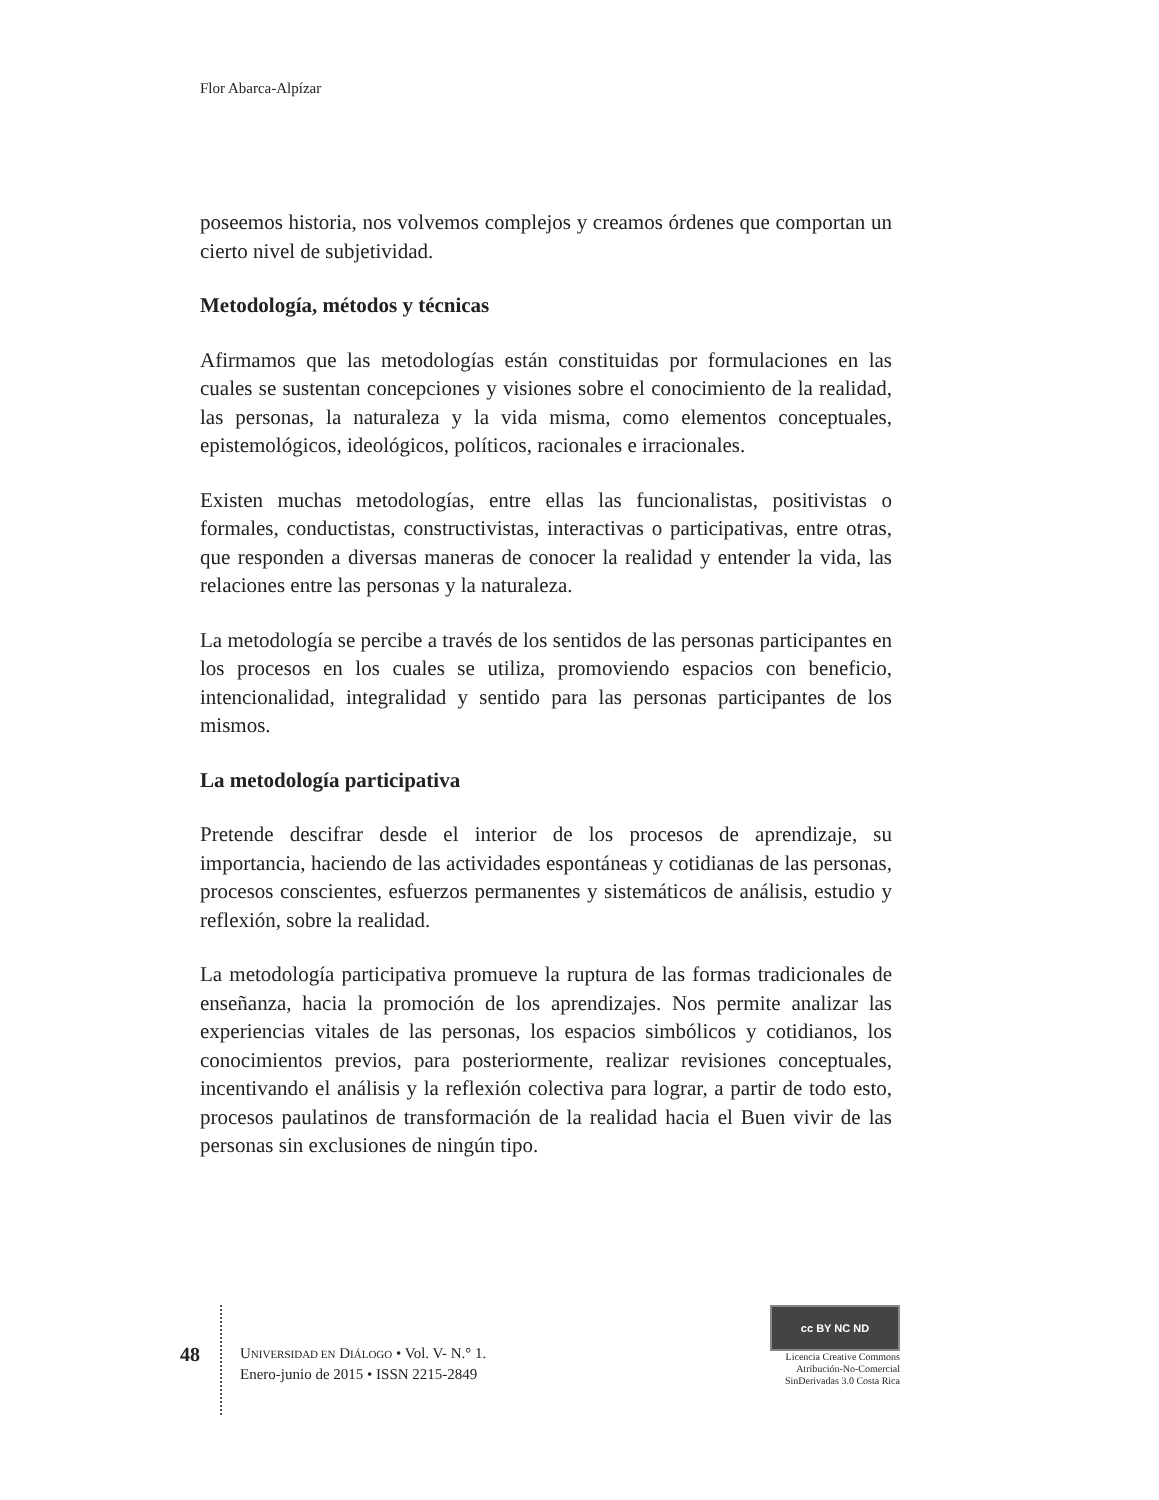Flor Abarca-Alpízar
poseemos historia, nos volvemos complejos y creamos órdenes que comportan un cierto nivel de subjetividad.
Metodología, métodos y técnicas
Afirmamos que las metodologías están constituidas por formulaciones en las cuales se sustentan concepciones y visiones sobre el conocimiento de la realidad, las personas, la naturaleza y la vida misma, como elementos conceptuales, epistemológicos, ideológicos, políticos, racionales e irracionales.
Existen muchas metodologías, entre ellas las funcionalistas, positivistas o formales, conductistas, constructivistas, interactivas o participativas, entre otras, que responden a diversas maneras de conocer la realidad y entender la vida, las relaciones entre las personas y la naturaleza.
La metodología se percibe a través de los sentidos de las personas participantes en los procesos en los cuales se utiliza, promoviendo espacios con beneficio, intencionalidad, integralidad y sentido para las personas participantes de los mismos.
La metodología participativa
Pretende descifrar desde el interior de los procesos de aprendizaje, su importancia, haciendo de las actividades espontáneas y cotidianas de las personas, procesos conscientes, esfuerzos permanentes y sistemáticos de análisis, estudio y reflexión, sobre la realidad.
La metodología participativa promueve la ruptura de las formas tradicionales de enseñanza, hacia la promoción de los aprendizajes. Nos permite analizar las experiencias vitales de las personas, los espacios simbólicos y cotidianos, los conocimientos previos, para posteriormente, realizar revisiones conceptuales, incentivando el análisis y la reflexión colectiva para lograr, a partir de todo esto, procesos paulatinos de transformación de la realidad hacia el Buen vivir de las personas sin exclusiones de ningún tipo.
48
UNIVERSIDAD EN DIÁLOGO • Vol. V- N.° 1.
Enero-junio de 2015 • ISSN 2215-2849
cc BY NC ND
Licencia Creative Commons
Atribución-No-Comercial
SinDerivadas 3.0 Costa Rica